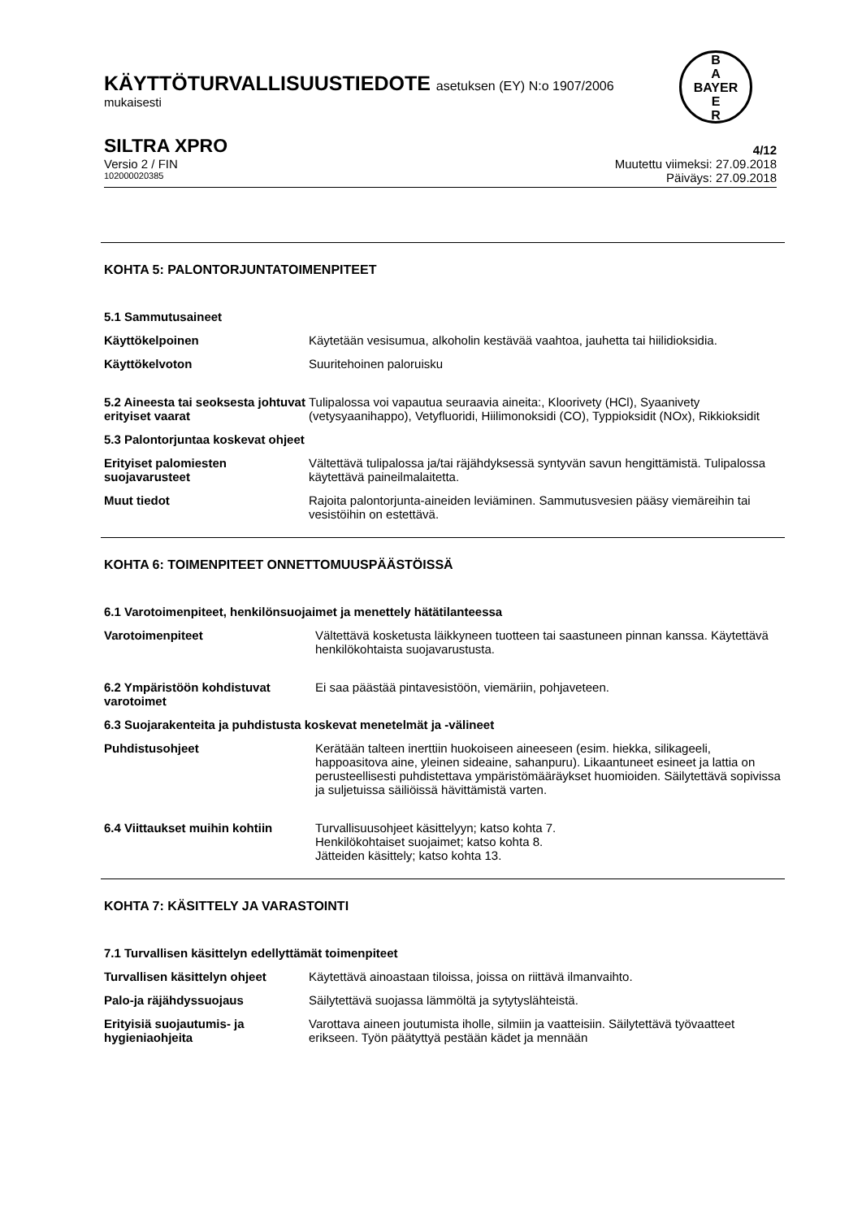KÄYTTÖTURVALLISUUSTIEDOTE asetuksen (EY) N:o 1907/2006
mukaisesti
B
A
BAYER
E
R
SILTRA XPRO 4/12
Versio 2 / FIN Muutettu viimeksi: 27.09.2018
102000020385 Päiväys: 27.09.2018
KOHTA 5: PALONTORJUNTATOIMENPITEET
5.1 Sammutusaineet
Käyttökelpoinen Käytetään vesisumua, alkoholin kestävää vaahtoa, jauhetta tai hiilidioksidia.
Käyttökelvoton Suuritehoinen paloruisku
5.2 Aineesta tai seoksesta johtuvat erityiset vaarat Tulipalossa voi vapautua seuraavia aineita:, Kloorivety (HCl), Syaanivety (vetysyaanihappo), Vetyfluoridi, Hiilimonoksidi (CO), Typpioksidit (NOx), Rikkioksidit
5.3 Palontorjuntaa koskevat ohjeet
Erityiset palomiesten suojavarusteet Vältettävä tulipalossa ja/tai räjähdyksessä syntyvän savun hengittämistä. Tulipalossa käytettävä paineilmalaitetta.
Muut tiedot Rajoita palontorjunta-aineiden leviäminen. Sammutusvesien pääsy viemäreihin tai vesistöihin on estettävä.
KOHTA 6: TOIMENPITEET ONNETTOMUUSPÄÄSTÖISSÄ
6.1 Varotoimenpiteet, henkilönsuojaimet ja menettely hätätilanteessa
Varotoimenpiteet Vältettävä kosketusta läikkyneen tuotteen tai saastuneen pinnan kanssa. Käytettävä henkilökohtaista suojavarustusta.
6.2 Ympäristöön kohdistuvat varotoimet Ei saa päästää pintavesistöön, viemäriin, pohjaveteen.
6.3 Suojarakenteita ja puhdistusta koskevat menetelmät ja -välineet
Puhdistusohjeet Kerätään talteen inerttiin huokoiseen aineeseen (esim. hiekka, silikageeli, happoasitova aine, yleinen sideaine, sahanpuru). Likaantuneet esineet ja lattia on perusteellisesti puhdistettava ympäristömääräykset huomioiden. Säilytettävä sopivissa ja suljetuissa säiliöissä hävittämistä varten.
6.4 Viittaukset muihin kohtiin Turvallisuusohjeet käsittelyyn; katso kohta 7.
Henkilökohtaiset suojaimet; katso kohta 8.
Jätteiden käsittely; katso kohta 13.
KOHTA 7: KÄSITTELY JA VARASTOINTI
7.1 Turvallisen käsittelyn edellyttämät toimenpiteet
Turvallisen käsittelyn ohjeet Käytettävä ainoastaan tiloissa, joissa on riittävä ilmanvaihto.
Palo-ja räjähdyssuojaus Säilytettävä suojassa lämmöltä ja sytytyslähteistä.
Erityisiä suojautumis- ja hygieniaohjeita Varottava aineen joutumista iholle, silmiin ja vaatteisiin. Säilytettävä työvaatteet erikseen. Työn päätyttyä pestään kädet ja mennään